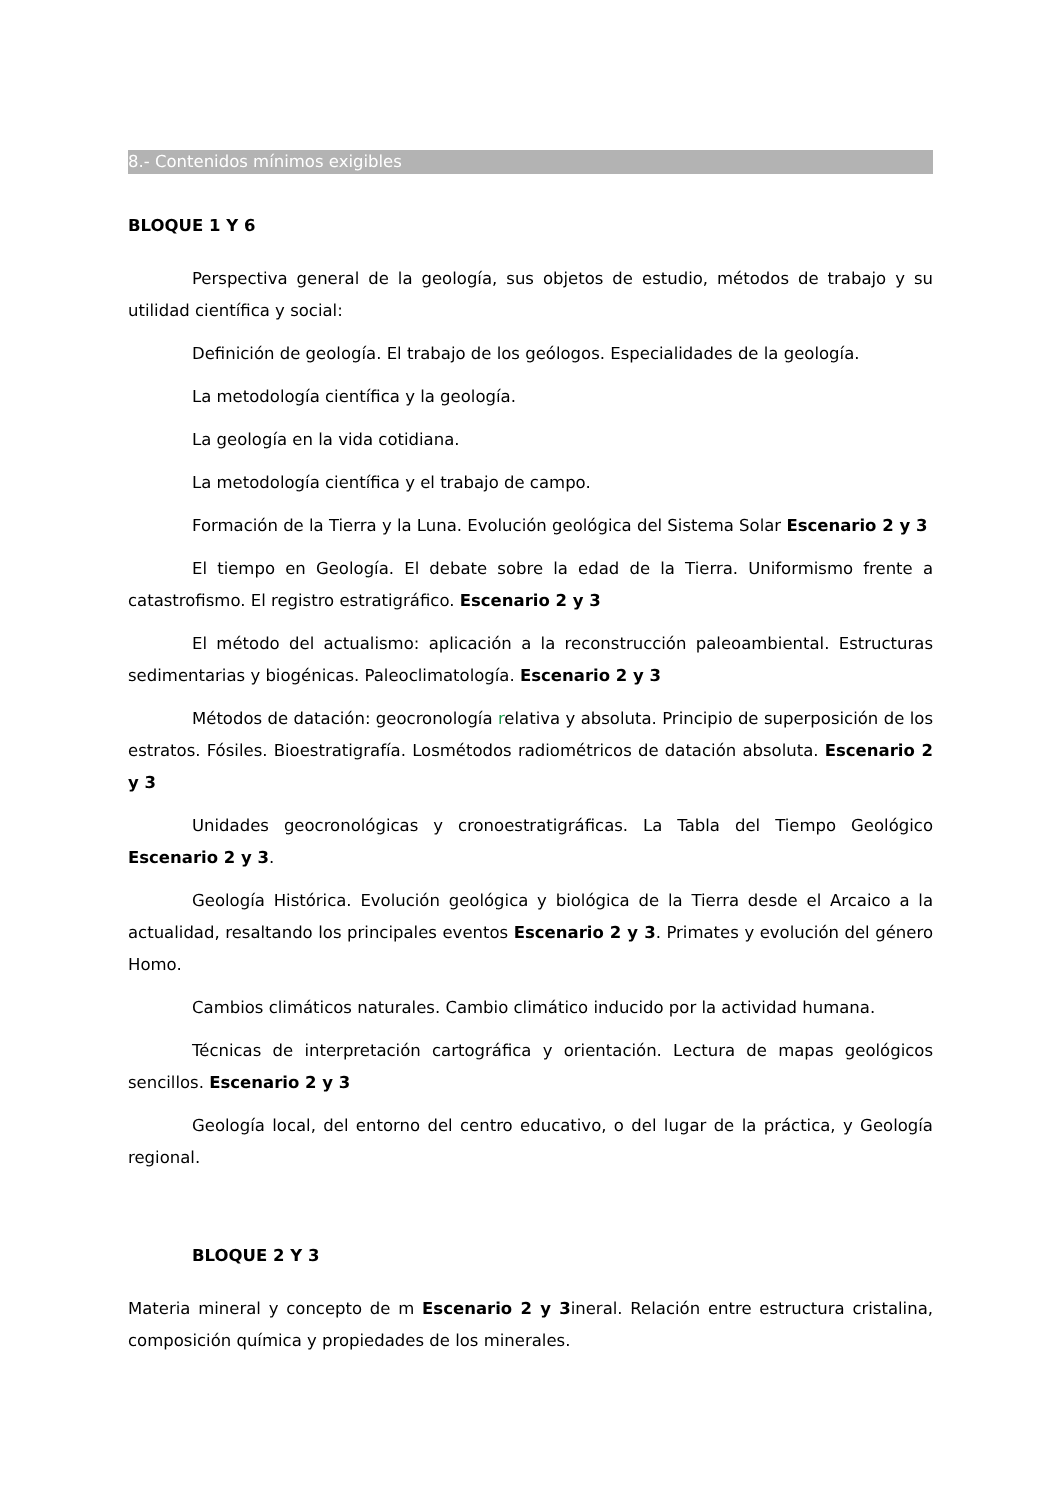8.- Contenidos mínimos exigibles
BLOQUE 1 Y 6
Perspectiva general de la geología, sus objetos de estudio, métodos de trabajo y su utilidad científica y social:
Definición de geología. El trabajo de los geólogos. Especialidades de la geología.
La metodología científica y la geología.
La geología en la vida cotidiana.
La metodología científica y el trabajo de campo.
Formación de la Tierra y la Luna. Evolución geológica del Sistema Solar Escenario 2 y 3
El tiempo en Geología. El debate sobre la edad de la Tierra. Uniformismo frente a catastrofismo. El registro estratigráfico. Escenario 2 y 3
El método del actualismo: aplicación a la reconstrucción paleoambiental. Estructuras sedimentarias y biogénicas. Paleoclimatología. Escenario 2 y 3
Métodos de datación: geocronología relativa y absoluta. Principio de superposición de los estratos. Fósiles. Bioestratigrafía. Losmétodos radiométricos de datación absoluta. Escenario 2 y 3
Unidades geocronológicas y cronoestratigráficas. La Tabla del Tiempo Geológico Escenario 2 y 3.
Geología Histórica. Evolución geológica y biológica de la Tierra desde el Arcaico a la actualidad, resaltando los principales eventos Escenario 2 y 3. Primates y evolución del género Homo.
Cambios climáticos naturales. Cambio climático inducido por la actividad humana.
Técnicas de interpretación cartográfica y orientación. Lectura de mapas geológicos sencillos. Escenario 2 y 3
Geología local, del entorno del centro educativo, o del lugar de la práctica, y Geología regional.
BLOQUE 2 Y 3
Materia mineral y concepto de m Escenario 2 y 3ineral. Relación entre estructura cristalina, composición química y propiedades de los minerales.